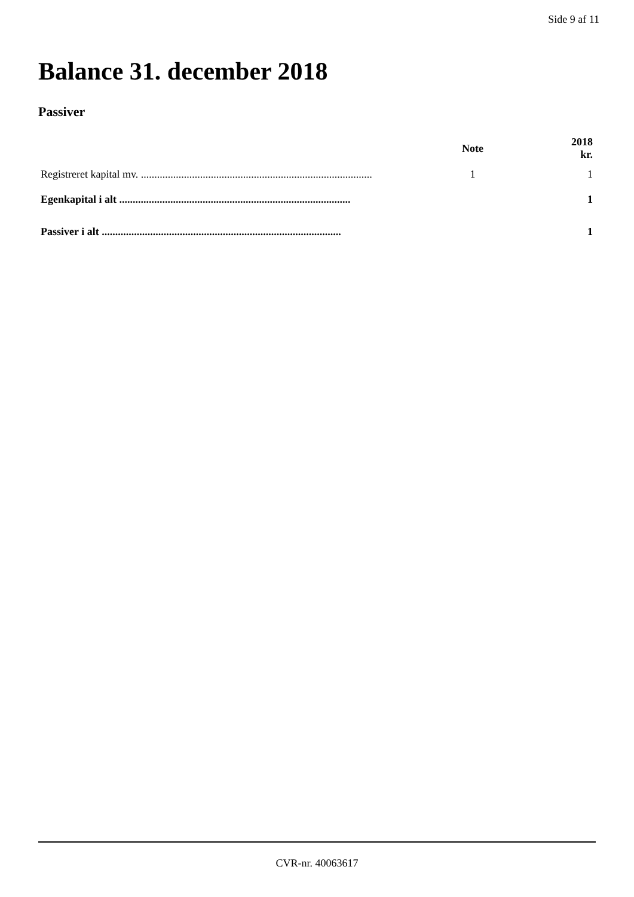Side 9 af 11
Balance 31. december 2018
Passiver
| | Note | 2018 kr. |
| --- | --- | --- |
| Registreret kapital mv. ...................................................................................... | 1 | 1 |
| Egenkapital i alt ...................................................................................... | | 1 |
| Passiver i alt ......................................................................................... | | 1 |
CVR-nr. 40063617